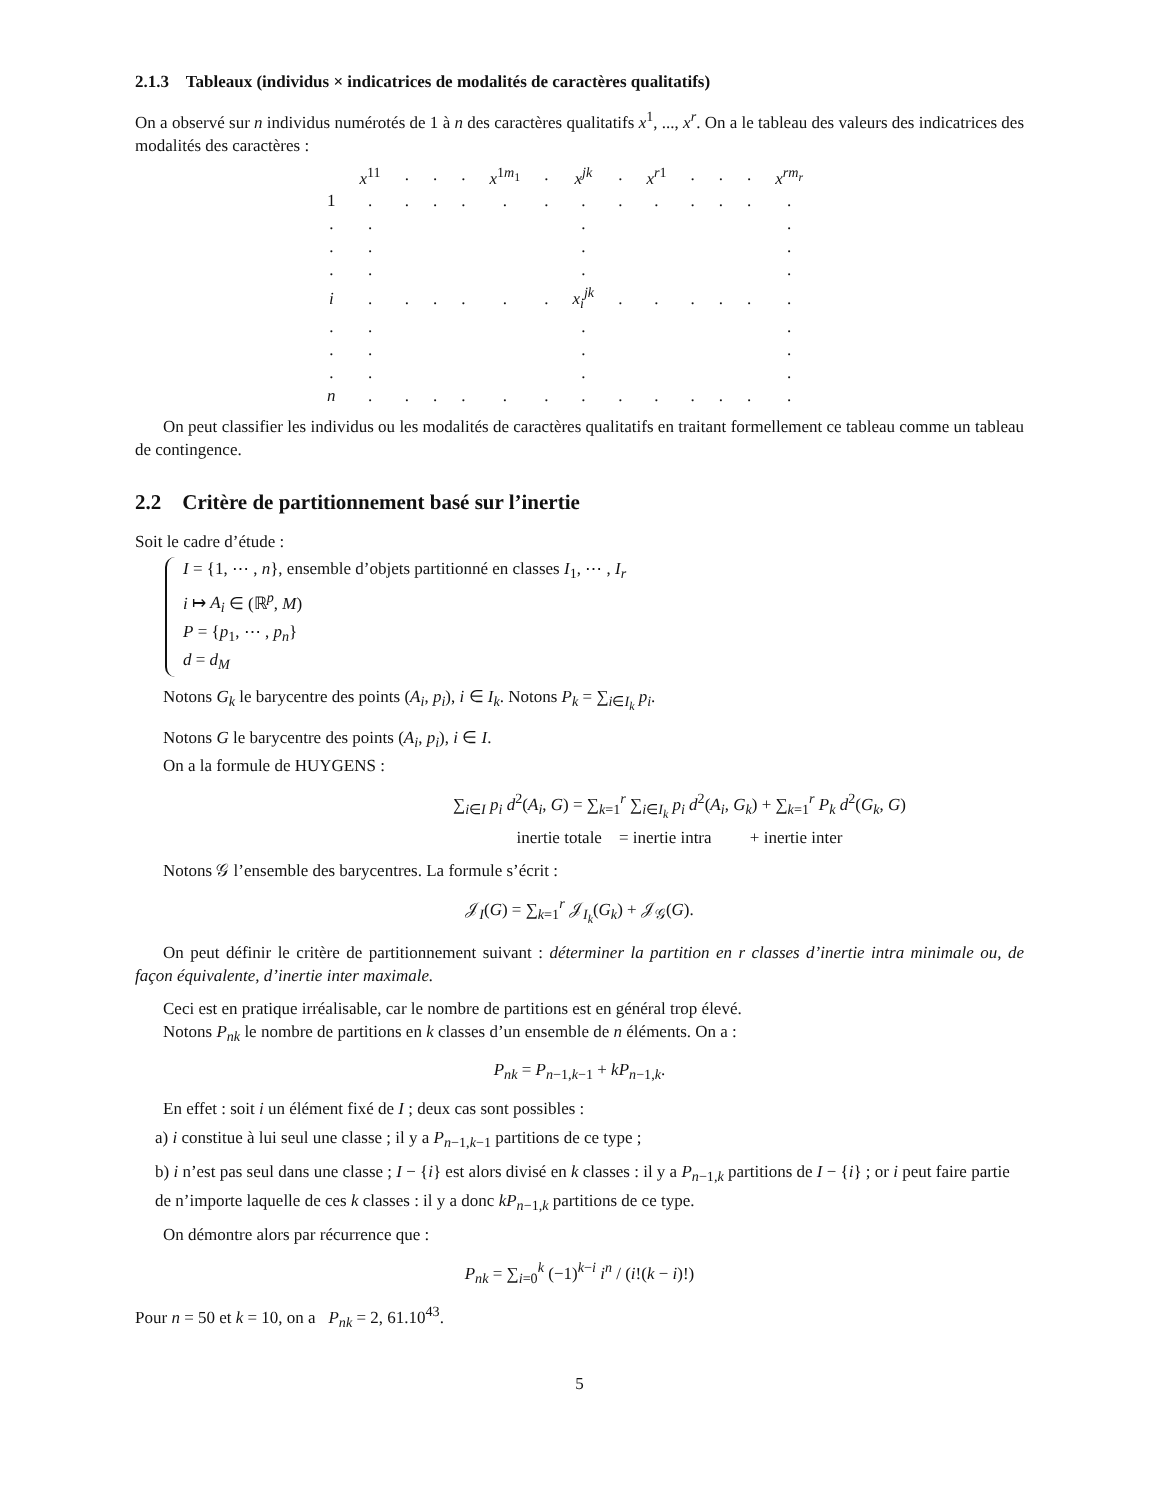2.1.3 Tableaux (individus × indicatrices de modalités de caractères qualitatifs)
On a observé sur n individus numérotés de 1 à n des caractères qualitatifs x<sup>1</sup>, ..., x<sup>r</sup>. On a le tableau des valeurs des indicatrices des modalités des caractères :
| | x<sup>11</sup> | . | . | . | x<sup>1m<sub>1</sub></sup> | . | x<sup>jk</sup> | . | x<sup>r1</sup> | . | . | . | x<sup>rm<sub>r</sub></sup> |
| 1 | . | . | . | . | . | . | . | . | . | . | . | . | . |
| . | . | | | | | | . | | | | | | . |
| . | . | | | | | | . | | | | | | . |
| . | . | | | | | | . | | | | | | . |
| i | . | . | . | . | . | . | x<sub>i</sub><sup>jk</sup> | . | . | . | . | . | . |
| . | . | | | | | | . | | | | | | . |
| . | . | | | | | | . | | | | | | . |
| . | . | | | | | | . | | | | | | . |
| n | . | . | . | . | . | . | . | . | . | . | . | . | . |
On peut classifier les individus ou les modalités de caractères qualitatifs en traitant formellement ce tableau comme un tableau de contingence.
2.2 Critère de partitionnement basé sur l’inertie
Soit le cadre d’étude :
I = {1, ⋯ , n}, ensemble d’objets partitionné en classes I<sub>1</sub>, ⋯ , I<sub>r</sub>
i ↦ A<sub>i</sub> ∈ (ℝ<sup>p</sup>, M)
P = {p<sub>1</sub>, ⋯ , p<sub>n</sub>}
d = d<sub>M</sub>
Notons G<sub>k</sub> le barycentre des points (A<sub>i</sub>, p<sub>i</sub>), i ∈ I<sub>k</sub>. Notons P<sub>k</sub> = ∑<sub>i∈I<sub>k</sub></sub> p<sub>i</sub>.
Notons G le barycentre des points (A<sub>i</sub>, p<sub>i</sub>), i ∈ I.
On a la formule de HUYGENS :
∑<sub>i∈I</sub> p<sub>i</sub> d<sup>2</sup>(A<sub>i</sub>, G) = ∑<sub>k=1</sub><sup>r</sup> ∑<sub>i∈I<sub>k</sub></sub> p<sub>i</sub> d<sup>2</sup>(A<sub>i</sub>, G<sub>k</sub>) + ∑<sub>k=1</sub><sup>r</sup> P<sub>k</sub> d<sup>2</sup>(G<sub>k</sub>, G)
inertie totale = inertie intra + inertie inter
Notons 𝒢 l’ensemble des barycentres. La formule s’écrit :
𝒥<sub>I</sub>(G) = ∑<sub>k=1</sub><sup>r</sup> 𝒥<sub>I<sub>k</sub></sub>(G<sub>k</sub>) + 𝒥<sub>𝒢</sub>(G).
On peut définir le critère de partitionnement suivant : déterminer la partition en r classes d’inertie intra minimale ou, de façon équivalente, d’inertie inter maximale.
Ceci est en pratique irréalisable, car le nombre de partitions est en général trop élevé.
Notons P<sub>nk</sub> le nombre de partitions en k classes d’un ensemble de n éléments. On a :
P<sub>nk</sub> = P<sub>n−1,k−1</sub> + kP<sub>n−1,k</sub>.
En effet : soit i un élément fixé de I ; deux cas sont possibles :
a) i constitue à lui seul une classe ; il y a P<sub>n−1,k−1</sub> partitions de ce type ;
b) i n’est pas seul dans une classe ; I − {i} est alors divisé en k classes : il y a P<sub>n−1,k</sub> partitions de I − {i} ; or i peut faire partie de n’importe laquelle de ces k classes : il y a donc kP<sub>n−1,k</sub> partitions de ce type.
On démontre alors par récurrence que :
P<sub>nk</sub> = ∑<sub>i=0</sub><sup>k</sup> (−1)<sup>k−i</sup> i<sup>n</sup> / (i!(k − i)!)
Pour n = 50 et k = 10, on a P<sub>nk</sub> = 2, 61.10<sup>43</sup>.
5